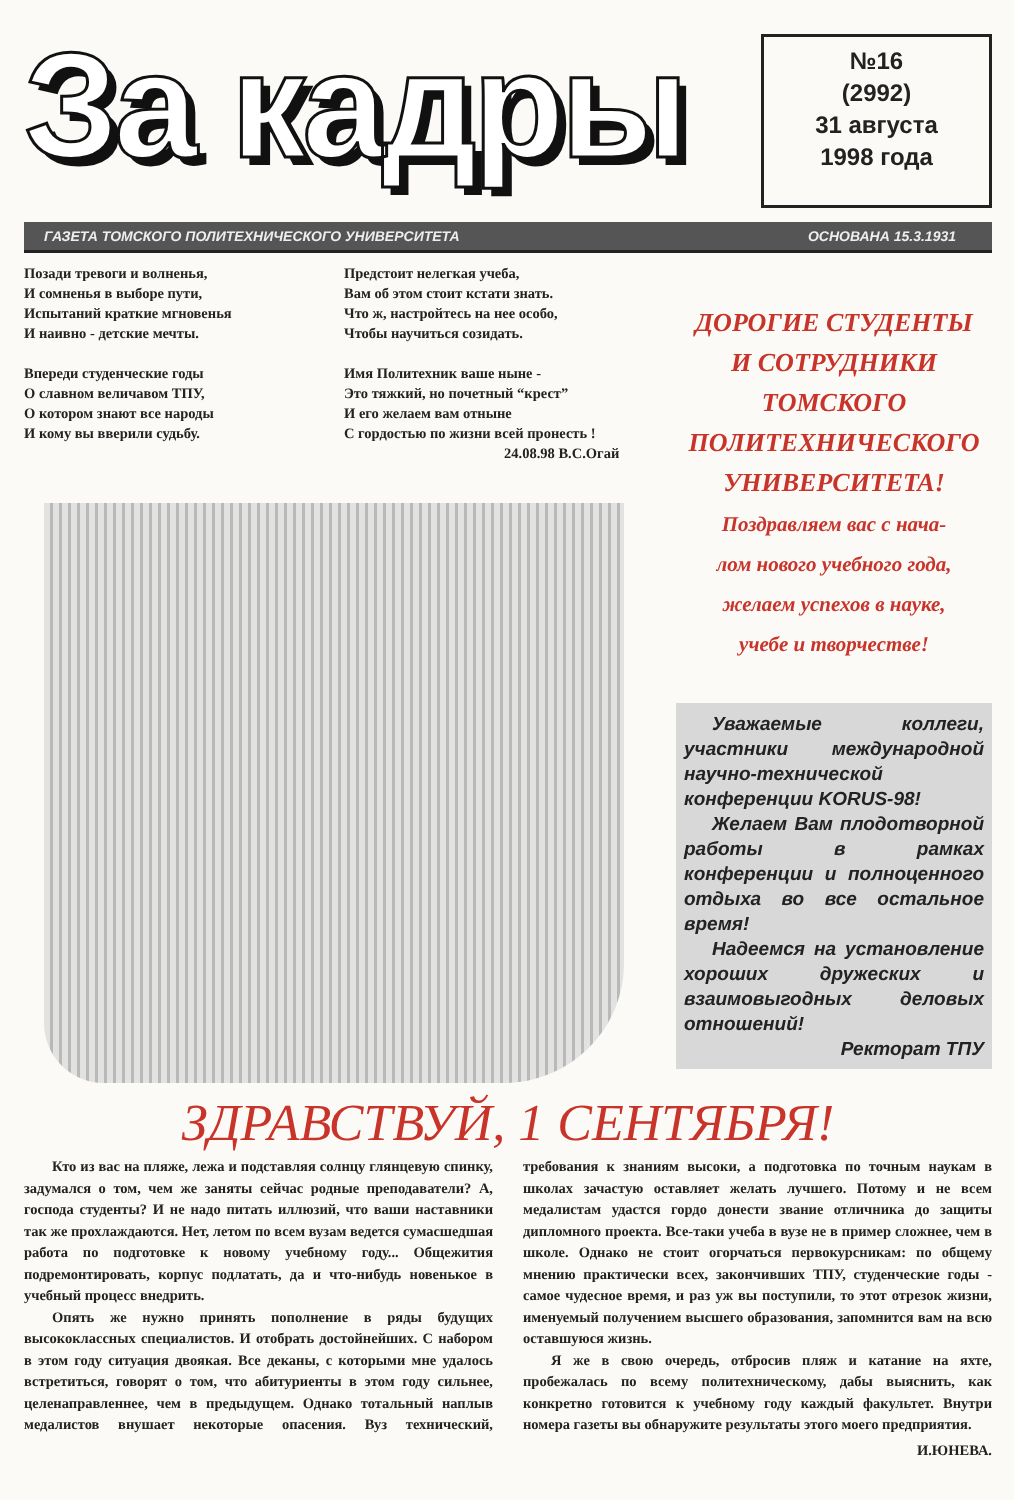За кадры
№16
(2992)
31 августа
1998 года
ГАЗЕТА ТОМСКОГО ПОЛИТЕХНИЧЕСКОГО УНИВЕРСИТЕТА ОСНОВАНА 15.3.1931
Позади тревоги и волненья,
И сомненья в выборе пути,
Испытаний краткие мгновенья
И наивно - детские мечты.
Впереди студенческие годы
О славном величавом ТПУ,
О котором знают все народы
И кому вы вверили судьбу.
Предстоит нелегкая учеба,
Вам об этом стоит кстати знать.
Что ж, настройтесь на нее особо,
Чтобы научиться созидать.
Имя Политехник ваше ныне -
Это тяжкий, но почетный “крест”
И его желаем вам отныне
С гордостью по жизни всей пронесть !
24.08.98 В.С.Огай
ДОРОГИЕ СТУДЕНТЫ
И СОТРУДНИКИ
ТОМСКОГО
ПОЛИТЕХНИЧЕСКОГО
УНИВЕРСИТЕТА!
Поздравляем вас с нача-
лом нового учебного года,
желаем успехов в науке,
учебе и творчестве!
Уважаемые коллеги, участники международной научно-технической конференции KORUS-98!
Желаем Вам плодотворной работы в рамках конференции и полноценного отдыха во все остальное время!
Надеемся на установление хороших дружеских и взаимовыгодных деловых отношений!
Ректорат ТПУ
ЗДРАВСТВУЙ, 1 СЕНТЯБРЯ!
Кто из вас на пляже, лежа и подставляя солнцу глянцевую спинку, задумался о том, чем же заняты сейчас родные преподаватели? А, господа студенты? И не надо питать иллюзий, что ваши наставники так же прохлаждаются. Нет, летом по всем вузам ведется сумасшедшая работа по подготовке к новому учебному году... Общежития подремонтировать, корпус подлатать, да и что-нибудь новенькое в учебный процесс внедрить.
Опять же нужно принять пополнение в ряды будущих высококлассных специалистов. И отобрать достойнейших. С набором в этом году ситуация двоякая. Все деканы, с которыми мне удалось встретиться, говорят о том, что абитуриенты в этом году сильнее, целенаправленнее, чем в предыдущем. Однако тотальный наплыв медалистов внушает некоторые опасения. Вуз технический, требования к знаниям высоки, а подготовка по точным наукам в школах зачастую оставляет желать лучшего. Потому и не всем медалистам удастся гордо донести звание отличника до защиты дипломного проекта. Все-таки учеба в вузе не в пример сложнее, чем в школе. Однако не стоит огорчаться первокурсникам: по общему мнению практически всех, закончивших ТПУ, студенческие годы - самое чудесное время, и раз уж вы поступили, то этот отрезок жизни, именуемый получением высшего образования, запомнится вам на всю оставшуюся жизнь.
Я же в свою очередь, отбросив пляж и катание на яхте, пробежалась по всему политехническому, дабы выяснить, как конкретно готовится к учебному году каждый факультет. Внутри номера газеты вы обнаружите результаты этого моего предприятия.
И.ЮНЕВА.